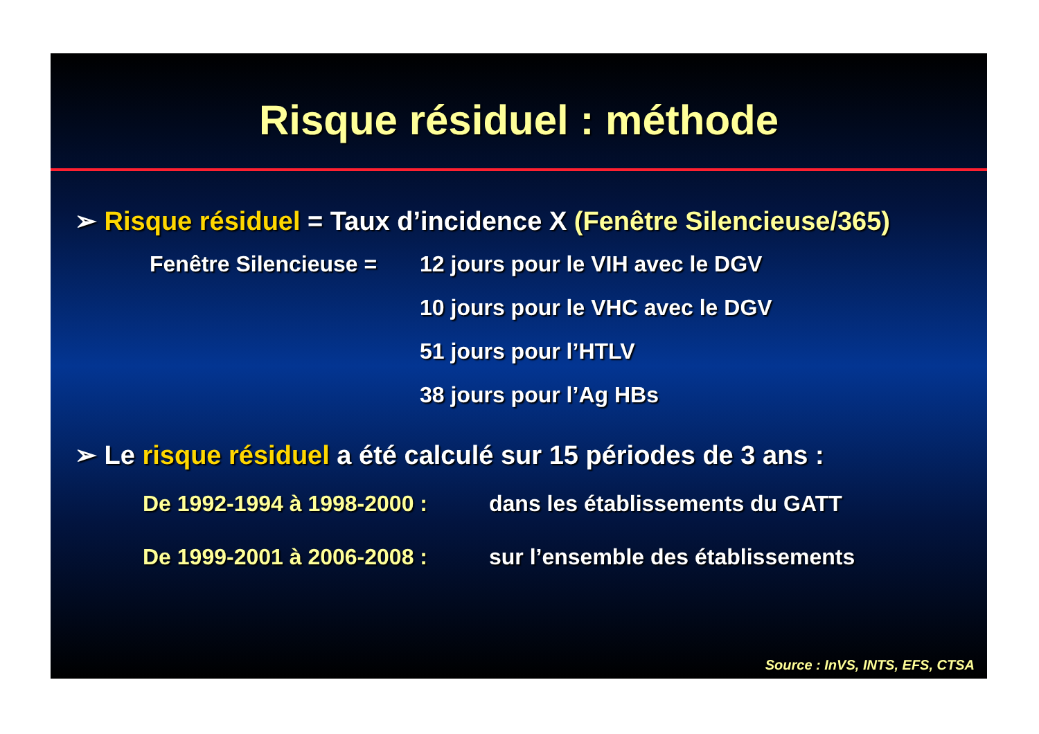Risque résiduel : méthode
➢ Risque résiduel = Taux d’incidence X (Fenêtre Silencieuse/365)
Fenêtre Silencieuse =
12 jours pour le VIH avec le DGV
10 jours pour le VHC avec le DGV
51 jours pour l’HTLV
38 jours pour l’Ag HBs
➢ Le risque résiduel a été calculé sur 15 périodes de 3 ans :
De 1992-1994 à 1998-2000 : dans les établissements du GATT
De 1999-2001 à 2006-2008 : sur l’ensemble des établissements
Source : InVS, INTS, EFS, CTSA